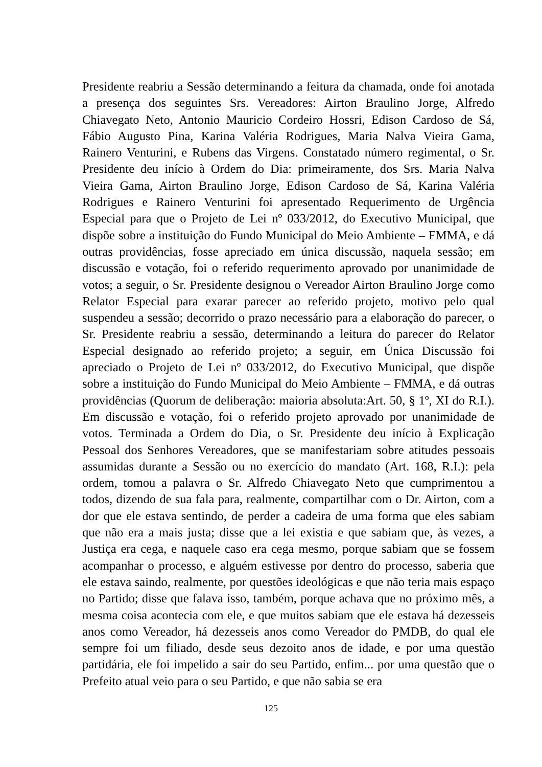Presidente reabriu a Sessão determinando a feitura da chamada, onde foi anotada a presença dos seguintes Srs. Vereadores: Airton Braulino Jorge, Alfredo Chiavegato Neto, Antonio Mauricio Cordeiro Hossri, Edison Cardoso de Sá, Fábio Augusto Pina, Karina Valéria Rodrigues, Maria Nalva Vieira Gama, Rainero Venturini, e Rubens das Virgens. Constatado número regimental, o Sr. Presidente deu início à Ordem do Dia: primeiramente, dos Srs. Maria Nalva Vieira Gama, Airton Braulino Jorge, Edison Cardoso de Sá, Karina Valéria Rodrigues e Rainero Venturini foi apresentado Requerimento de Urgência Especial para que o Projeto de Lei nº 033/2012, do Executivo Municipal, que dispõe sobre a instituição do Fundo Municipal do Meio Ambiente – FMMA, e dá outras providências, fosse apreciado em única discussão, naquela sessão; em discussão e votação, foi o referido requerimento aprovado por unanimidade de votos; a seguir, o Sr. Presidente designou o Vereador Airton Braulino Jorge como Relator Especial para exarar parecer ao referido projeto, motivo pelo qual suspendeu a sessão; decorrido o prazo necessário para a elaboração do parecer, o Sr. Presidente reabriu a sessão, determinando a leitura do parecer do Relator Especial designado ao referido projeto; a seguir, em Única Discussão foi apreciado o Projeto de Lei nº 033/2012, do Executivo Municipal, que dispõe sobre a instituição do Fundo Municipal do Meio Ambiente – FMMA, e dá outras providências (Quorum de deliberação: maioria absoluta:Art. 50, § 1º, XI do R.I.). Em discussão e votação, foi o referido projeto aprovado por unanimidade de votos. Terminada a Ordem do Dia, o Sr. Presidente deu início à Explicação Pessoal dos Senhores Vereadores, que se manifestariam sobre atitudes pessoais assumidas durante a Sessão ou no exercício do mandato (Art. 168, R.I.): pela ordem, tomou a palavra o Sr. Alfredo Chiavegato Neto que cumprimentou a todos, dizendo de sua fala para, realmente, compartilhar com o Dr. Airton, com a dor que ele estava sentindo, de perder a cadeira de uma forma que eles sabiam que não era a mais justa; disse que a lei existia e que sabiam que, às vezes, a Justiça era cega, e naquele caso era cega mesmo, porque sabiam que se fossem acompanhar o processo, e alguém estivesse por dentro do processo, saberia que ele estava saindo, realmente, por questões ideológicas e que não teria mais espaço no Partido; disse que falava isso, também, porque achava que no próximo mês, a mesma coisa acontecia com ele, e que muitos sabiam que ele estava há dezesseis anos como Vereador, há dezesseis anos como Vereador do PMDB, do qual ele sempre foi um filiado, desde seus dezoito anos de idade, e por uma questão partidária, ele foi impelido a sair do seu Partido, enfim... por uma questão que o Prefeito atual veio para o seu Partido, e que não sabia se era
125